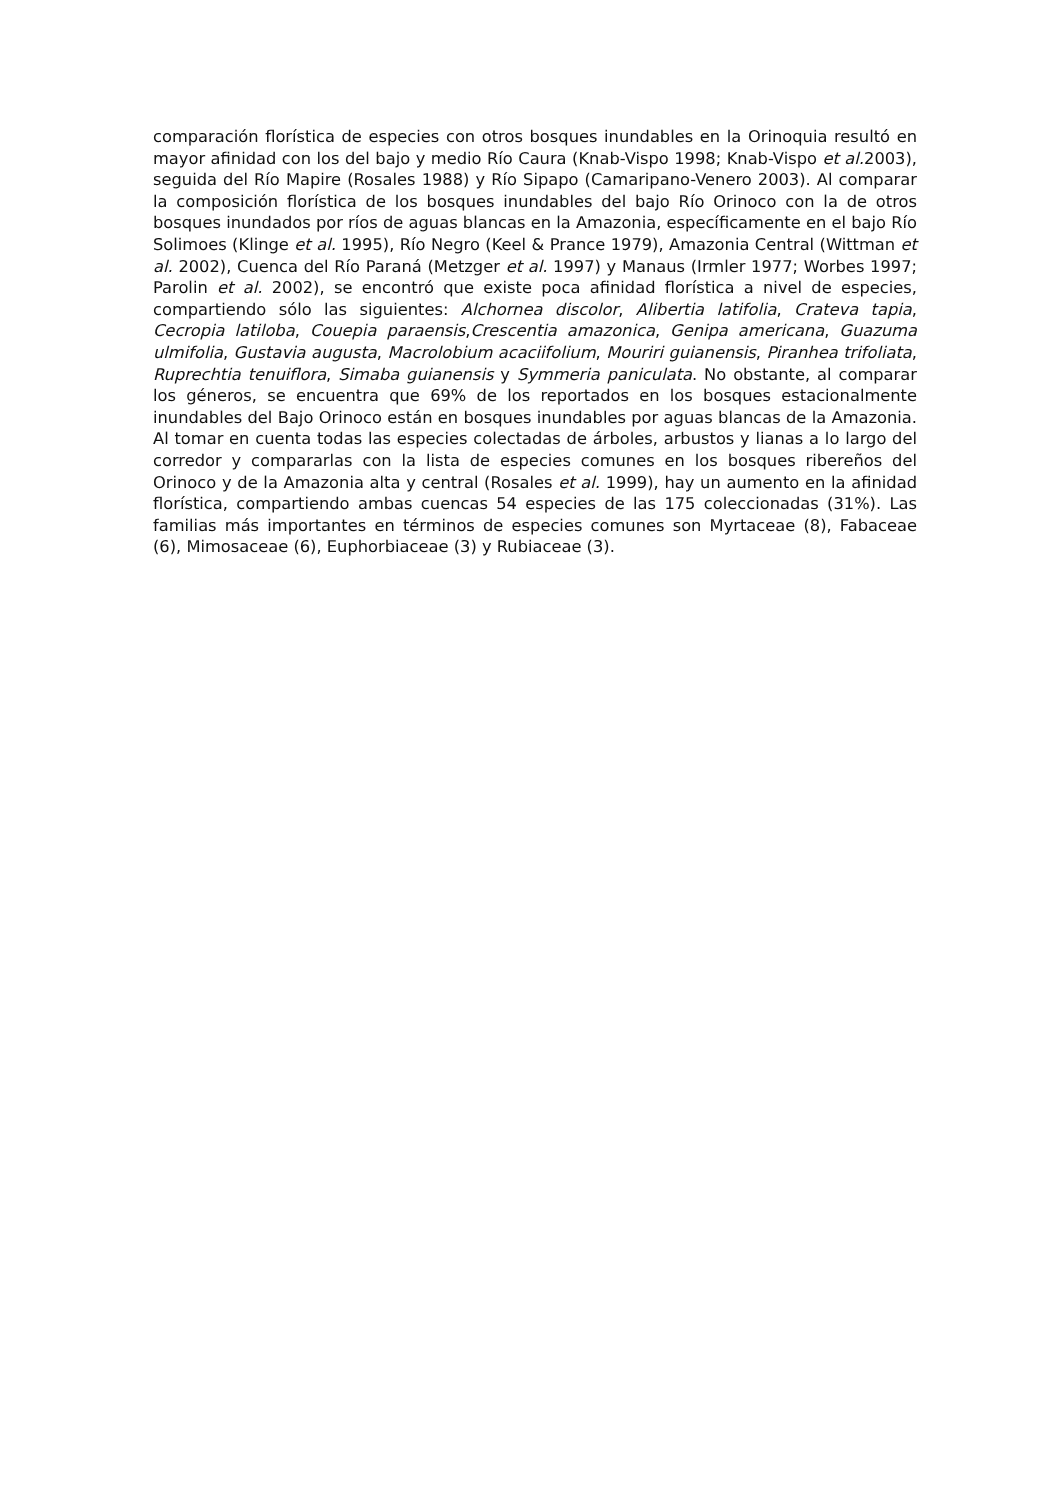comparación florística de especies con otros bosques inundables en la Orinoquia resultó en mayor afinidad con los del bajo y medio Río Caura (Knab-Vispo 1998; Knab-Vispo et al. 2003), seguida del Río Mapire (Rosales 1988) y Río Sipapo (Camaripano-Venero 2003). Al comparar la composición florística de los bosques inundables del bajo Río Orinoco con la de otros bosques inundados por ríos de aguas blancas en la Amazonia, específicamente en el bajo Río Solimoes (Klinge et al. 1995), Río Negro (Keel & Prance 1979), Amazonia Central (Wittman et al. 2002), Cuenca del Río Paraná (Metzger et al. 1997) y Manaus (Irmler 1977; Worbes 1997; Parolin et al. 2002), se encontró que existe poca afinidad florística a nivel de especies, compartiendo sólo las siguientes: Alchornea discolor, Alibertia latifolia, Crateva tapia, Cecropia latiloba, Couepia paraensis,Crescentia amazonica, Genipa americana, Guazuma ulmifolia, Gustavia augusta, Macrolobium acaciifolium, Mouriri guianensis, Piranhea trifoliata, Ruprechtia tenuiflora, Simaba guianensis y Symmeria paniculata. No obstante, al comparar los géneros, se encuentra que 69% de los reportados en los bosques estacionalmente inundables del Bajo Orinoco están en bosques inundables por aguas blancas de la Amazonia. Al tomar en cuenta todas las especies colectadas de árboles, arbustos y lianas a lo largo del corredor y compararlas con la lista de especies comunes en los bosques ribereños del Orinoco y de la Amazonia alta y central (Rosales et al. 1999), hay un aumento en la afinidad florística, compartiendo ambas cuencas 54 especies de las 175 coleccionadas (31%). Las familias más importantes en términos de especies comunes son Myrtaceae (8), Fabaceae (6), Mimosaceae (6), Euphorbiaceae (3) y Rubiaceae (3).